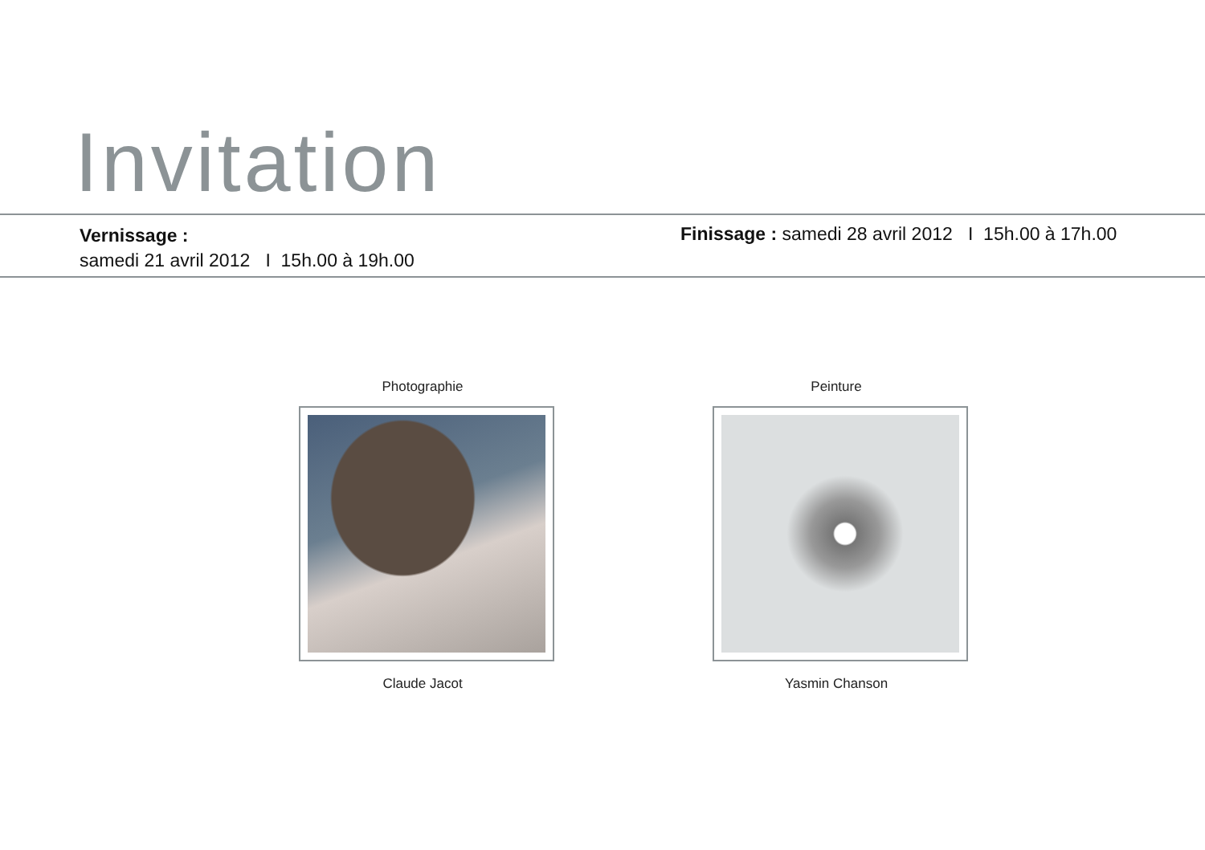Invitation
Vernissage :
samedi 21 avril 2012 I 15h.00 à 19h.00
Finissage : samedi 28 avril 2012 I 15h.00 à 17h.00
Photographie
Claude Jacot
Peinture
Yasmin Chanson